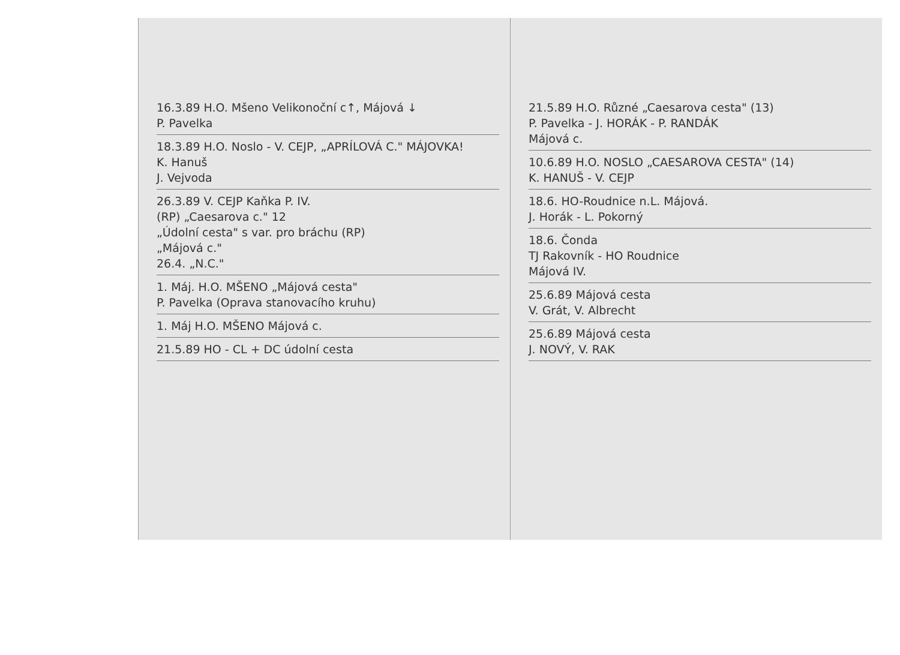16.3.89 H.O. Mšeno Velikonoční c↑, Májová ↓
P. Pavelka
18.3.89 H.O. Noslo - V. CEJP, „APRÍLOVÁ C." MÁJOVKA!
K. Hanuš
J. Vejvoda
26.3.89 V. CEJP Kaňka P. IV.
(RP) „Caesarova c." 12
„Údolní cesta" s var. pro bráchu (RP)
„Májová c."
26.4. „N.C."
1. Máj. H.O. MŠENO „Májová cesta"
P. Pavelka (Oprava stanovacího kruhu)
1. Máj H.O. MŠENO Májová c.
21.5.89 HO - CL + DC údolní cesta
21.5.89 H.O. Různé „Caesarova cesta" (13)
P. Pavelka - J. HORÁK - P. RANDÁK
Májová c.
10.6.89 H.O. NOSLO „CAESAROVA CESTA" (14)
K. HANUŠ - V. CEJP
18.6. HO-Roudnice n.L. Májová.
J. Horák - L. Pokorný
18.6. Čonda
TJ Rakovník - HO Roudnice
Májová IV.
25.6.89 Májová cesta
V. Grát, V. Albrecht
25.6.89 Májová cesta
J. NOVÝ, V. RAK